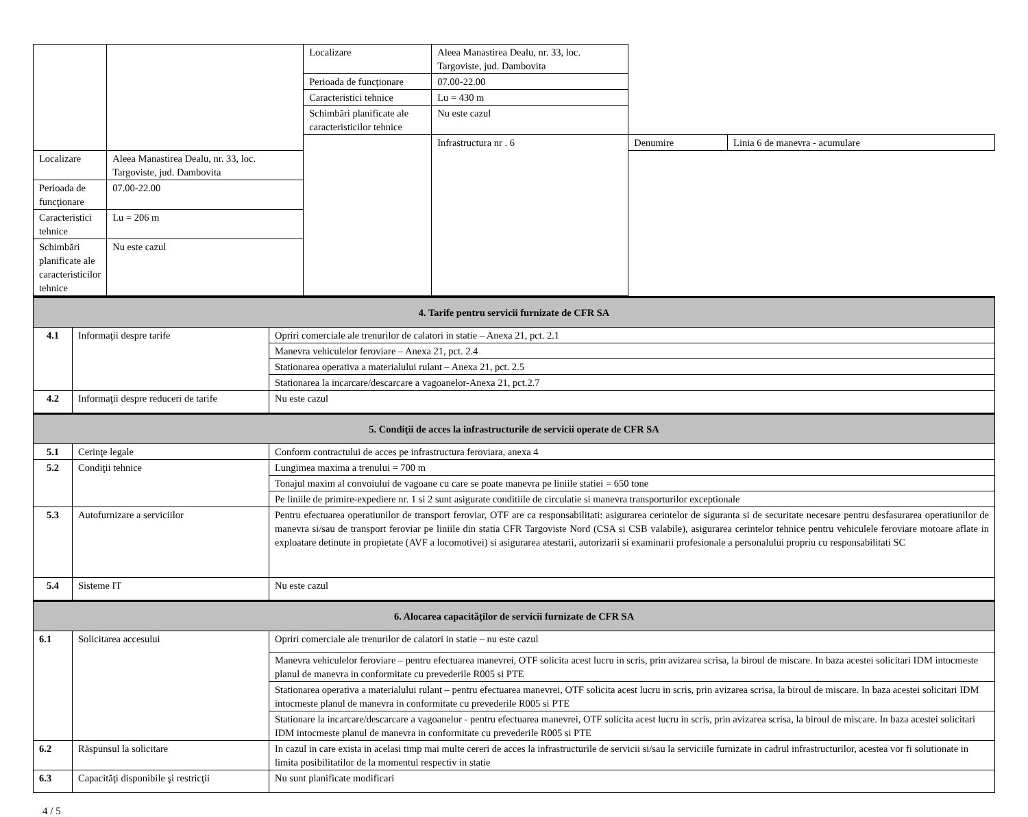| | | Localizare | Aleea Manastirea Dealu, nr. 33, loc. Targoviste, jud. Dambovita | | |
| | | Perioada de funcţionare | 07.00-22.00 | | |
| | | Caracteristici tehnice | Lu = 430 m | | |
| | | Schimbări planificate ale caracteristicilor tehnice | Nu este cazul | | |
| | | | Infrastructura nr . 6 | Denumire | Linia 6 de manevra - acumulare |
| Localizare | Aleea Manastirea Dealu, nr. 33, loc. Targoviste, jud. Dambovita | | | | |
| Perioada de funcţionare | 07.00-22.00 | | | | |
| Caracteristici tehnice | Lu = 206 m | | | | |
| Schimbări planificate ale caracteristicilor tehnice | Nu este cazul | | | | |
| 4. Tarife pentru servicii furnizate de CFR SA | | |
| 4.1 | Informaţii despre tarife | Opriri comerciale ale trenurilor de calatori in statie – Anexa 21, pct. 2.1 |
| | | Manevra vehiculelor feroviare – Anexa 21, pct. 2.4 |
| | | Stationarea operativa a materialului rulant – Anexa 21, pct. 2.5 |
| | | Stationarea la incarcare/descarcare a vagoanelor-Anexa 21, pct.2.7 |
| 4.2 | Informaţii despre reduceri de tarife | Nu este cazul |
| 5. Condiţii de acces la infrastructurile de servicii operate de CFR SA | | |
| 5.1 | Cerinţe legale | Conform contractului de acces pe infrastructura feroviara, anexa 4 |
| 5.2 | Condiţii tehnice | Lungimea maxima a trenului = 700 m |
| | | Tonajul maxim al convoiului de vagoane cu care se poate manevra pe liniile statiei = 650 tone |
| | | Pe liniile de primire-expediere nr. 1 si 2 sunt asigurate conditiile de circulatie si manevra transporturilor exceptionale |
| 5.3 | Autofurnizare a serviciilor | Pentru efectuarea operatiunilor de transport feroviar, OTF are ca responsabilitati: asigurarea cerintelor de siguranta si de securitate necesare pentru desfasurarea operatiunilor de manevra si/sau de transport feroviar pe liniile din statia CFR Targoviste Nord (CSA si CSB valabile), asigurarea cerintelor tehnice pentru vehiculele feroviare motoare aflate in exploatare detinute in propietate (AVF a locomotivei) si asigurarea atestarii, autorizarii si examinarii profesionale a personalului propriu cu responsabilitati SC |
| 5.4 | Sisteme IT | Nu este cazul |
| 6. Alocarea capacităţilor de servicii furnizate de CFR SA | | |
| 6.1 | Solicitarea accesului | Opriri comerciale ale trenurilor de calatori in statie – nu este cazul |
| | | Manevra vehiculelor feroviare – pentru efectuarea manevrei, OTF solicita acest lucru in scris, prin avizarea scrisa, la biroul de miscare. In baza acestei solicitari IDM intocmeste planul de manevra in conformitate cu prevederile R005 si PTE |
| | | Stationarea operativa a materialului rulant – pentru efectuarea manevrei, OTF solicita acest lucru in scris, prin avizarea scrisa, la biroul de miscare. In baza acestei solicitari IDM intocmeste planul de manevra in conformitate cu prevederile R005 si PTE |
| | | Stationare la incarcare/descarcare a vagoanelor - pentru efectuarea manevrei, OTF solicita acest lucru in scris, prin avizarea scrisa, la biroul de miscare. In baza acestei solicitari IDM intocmeste planul de manevra in conformitate cu prevederile R005 si PTE |
| 6.2 | Răspunsul la solicitare | In cazul in care exista in acelasi timp mai multe cereri de acces la infrastructurile de servicii si/sau la serviciile furnizate in cadrul infrastructurilor, acestea vor fi solutionate in limita posibilitatilor de la momentul respectiv in statie |
| 6.3 | Capacităţi disponibile şi restricţii | Nu sunt planificate modificari |
4 / 5